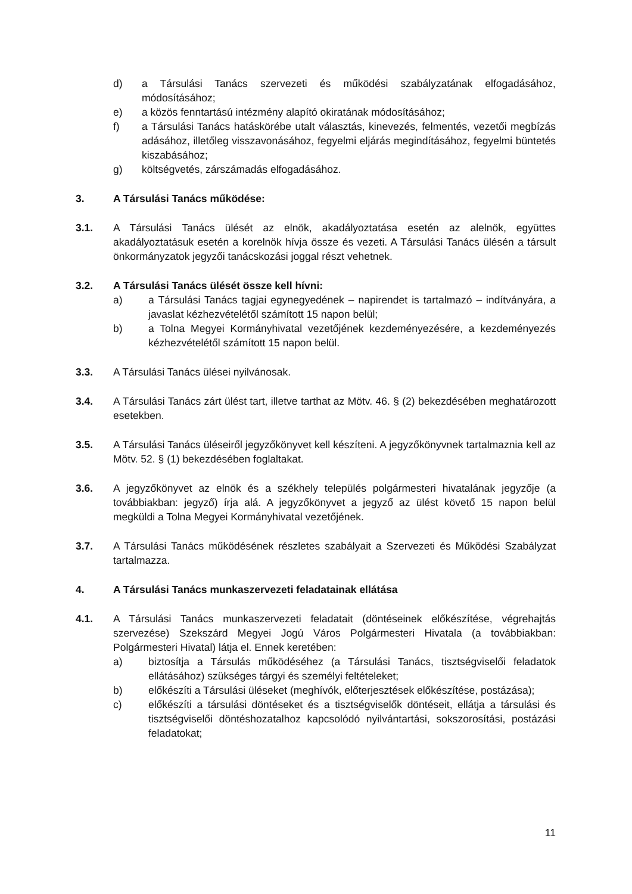d) a Társulási Tanács szervezeti és működési szabályzatának elfogadásához, módosításához;
e) a közös fenntartású intézmény alapító okiratának módosításához;
f) a Társulási Tanács hatáskörébe utalt választás, kinevezés, felmentés, vezetői megbízás adásához, illetőleg visszavonásához, fegyelmi eljárás megindításához, fegyelmi büntetés kiszabásához;
g) költségvetés, zárszámadás elfogadásához.
3. A Társulási Tanács működése:
3.1. A Társulási Tanács ülését az elnök, akadályoztatása esetén az alelnök, együttes akadályoztatásuk esetén a korelnök hívja össze és vezeti. A Társulási Tanács ülésén a társult önkormányzatok jegyzői tanácskozási joggal részt vehetnek.
3.2. A Társulási Tanács ülését össze kell hívni:
a) a Társulási Tanács tagjai egynegyedének – napirendet is tartalmazó – indítványára, a javaslat kézhezvételétől számított 15 napon belül;
b) a Tolna Megyei Kormányhivatal vezetőjének kezdeményezésére, a kezdeményezés kézhezvételétől számított 15 napon belül.
3.3. A Társulási Tanács ülései nyilvánosak.
3.4. A Társulási Tanács zárt ülést tart, illetve tarthat az Mötv. 46. § (2) bekezdésében meghatározott esetekben.
3.5. A Társulási Tanács üléseiről jegyzőkönyvet kell készíteni. A jegyzőkönyvnek tartalmaznia kell az Mötv. 52. § (1) bekezdésében foglaltakat.
3.6. A jegyzőkönyvet az elnök és a székhely település polgármesteri hivatalának jegyzője (a továbbiakban: jegyző) írja alá. A jegyzőkönyvet a jegyző az ülést követő 15 napon belül megküldi a Tolna Megyei Kormányhivatal vezetőjének.
3.7. A Társulási Tanács működésének részletes szabályait a Szervezeti és Működési Szabályzat tartalmazza.
4. A Társulási Tanács munkaszervezeti feladatainak ellátása
4.1. A Társulási Tanács munkaszervezeti feladatait (döntéseinek előkészítése, végrehajtás szervezése) Szekszárd Megyei Jogú Város Polgármesteri Hivatala (a továbbiakban: Polgármesteri Hivatal) látja el. Ennek keretében:
a) biztosítja a Társulás működéséhez (a Társulási Tanács, tisztségviselői feladatok ellátásához) szükséges tárgyi és személyi feltételeket;
b) előkészíti a Társulási üléseket (meghívók, előterjesztések előkészítése, postázása);
c) előkészíti a társulási döntéseket és a tisztségviselők döntéseit, ellátja a társulási és tisztségviselői döntéshozatalhoz kapcsolódó nyilvántartási, sokszorosítási, postázási feladatokat;
11